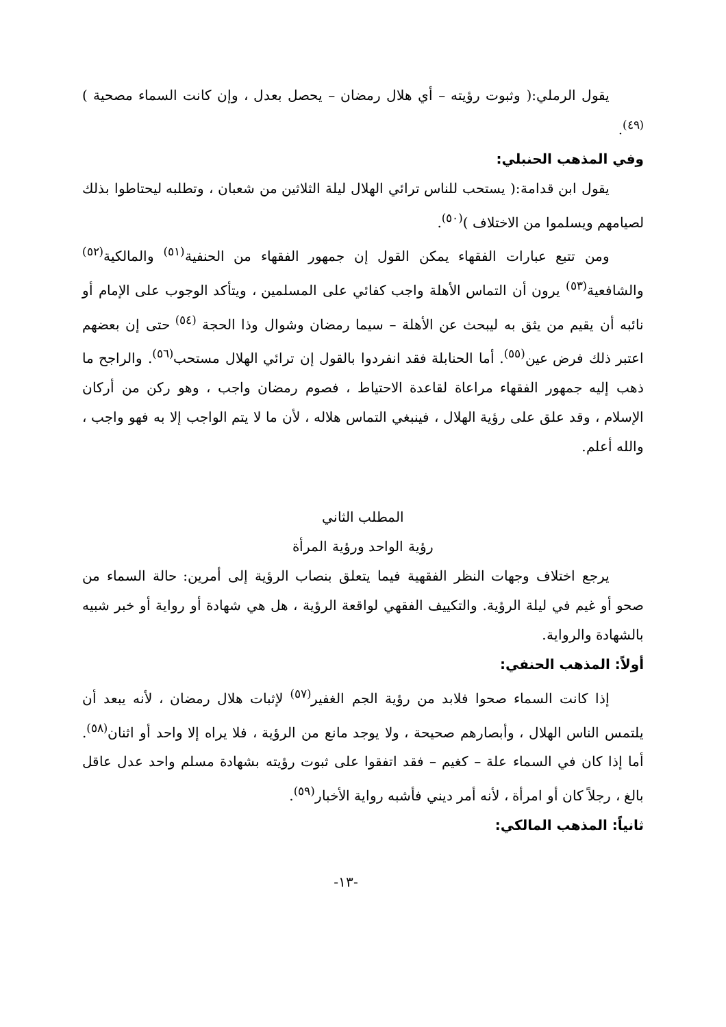يقول الرملي:( وثبوت رؤيته – أي هلال رمضان – يحصل بعدل ، وإن كانت السماء مصحية )<sup>(٤٩)</sup>.
وفي المذهب الحنبلي:
يقول ابن قدامة:( يستحب للناس ترائي الهلال ليلة الثلاثين من شعبان ، وتطلبه ليحتاطوا بذلك لصيامهم ويسلموا من الاختلاف )<sup>(٥٠)</sup>.
ومن تتبع عبارات الفقهاء يمكن القول إن جمهور الفقهاء من الحنفية<sup>(٥١)</sup> والمالكية<sup>(٥٢)</sup> والشافعية<sup>(٥٣)</sup> يرون أن التماس الأهلة واجب كفائي على المسلمين ، ويتأكد الوجوب على الإمام أو نائبه أن يقيم من يثق به ليبحث عن الأهلة – سيما رمضان وشوال وذا الحجة <sup>(٥٤)</sup> حتى إن بعضهم اعتبر ذلك فرض عين<sup>(٥٥)</sup>. أما الحنابلة فقد انفردوا بالقول إن ترائي الهلال مستحب<sup>(٥٦)</sup>. والراجح ما ذهب إليه جمهور الفقهاء مراعاة لقاعدة الاحتياط ، فصوم رمضان واجب ، وهو ركن من أركان الإسلام ، وقد علق على رؤية الهلال ، فينبغي التماس هلاله ، لأن ما لا يتم الواجب إلا به فهو واجب ، والله أعلم.
المطلب الثاني
رؤية الواحد ورؤية المرأة
يرجع اختلاف وجهات النظر الفقهية فيما يتعلق بنصاب الرؤية إلى أمرين: حالة السماء من صحو أو غيم في ليلة الرؤية. والتكييف الفقهي لواقعة الرؤية ، هل هي شهادة أو رواية أو خبر شبيه بالشهادة والرواية.
أولاً: المذهب الحنفي:
إذا كانت السماء صحوا فلابد من رؤية الجم الغفير<sup>(٥٧)</sup> لإثبات هلال رمضان ، لأنه يبعد أن يلتمس الناس الهلال ، وأبصارهم صحيحة ، ولا يوجد مانع من الرؤية ، فلا يراه إلا واحد أو اثنان<sup>(٥٨)</sup>. أما إذا كان في السماء علة – كغيم – فقد اتفقوا على ثبوت رؤيته بشهادة مسلم واحد عدل عاقل بالغ ، رجلاً كان أو امرأة ، لأنه أمر ديني فأشبه رواية الأخبار<sup>(٥٩)</sup>.
ثانياً: المذهب المالكي:
-١٣-